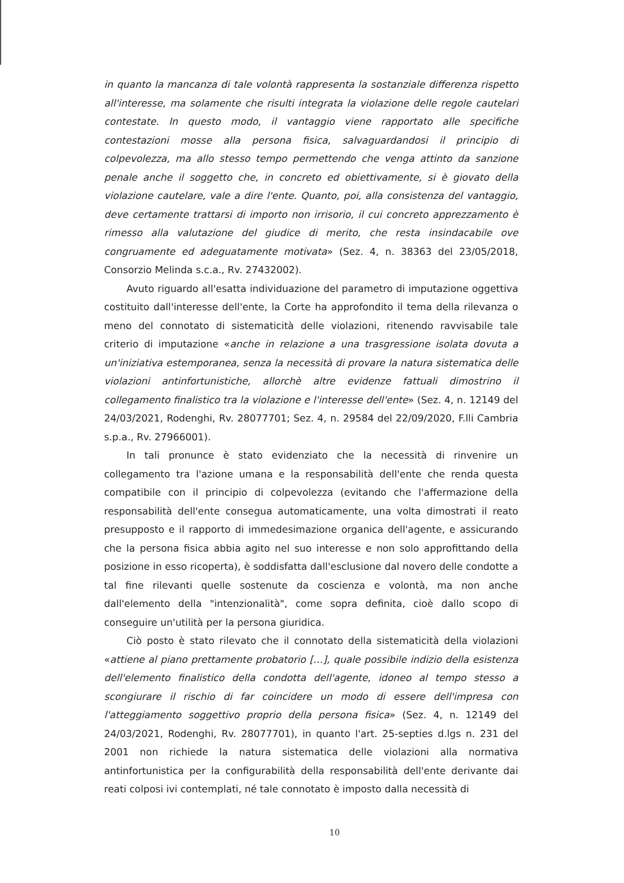in quanto la mancanza di tale volontà rappresenta la sostanziale differenza rispetto all'interesse, ma solamente che risulti integrata la violazione delle regole cautelari contestate. In questo modo, il vantaggio viene rapportato alle specifiche contestazioni mosse alla persona fisica, salvaguardandosi il principio di colpevolezza, ma allo stesso tempo permettendo che venga attinto da sanzione penale anche il soggetto che, in concreto ed obiettivamente, si è giovato della violazione cautelare, vale a dire l'ente. Quanto, poi, alla consistenza del vantaggio, deve certamente trattarsi di importo non irrisorio, il cui concreto apprezzamento è rimesso alla valutazione del giudice di merito, che resta insindacabile ove congruamente ed adeguatamente motivata» (Sez. 4, n. 38363 del 23/05/2018, Consorzio Melinda s.c.a., Rv. 27432002).
Avuto riguardo all'esatta individuazione del parametro di imputazione oggettiva costituito dall'interesse dell'ente, la Corte ha approfondito il tema della rilevanza o meno del connotato di sistematicità delle violazioni, ritenendo ravvisabile tale criterio di imputazione «anche in relazione a una trasgressione isolata dovuta a un'iniziativa estemporanea, senza la necessità di provare la natura sistematica delle violazioni antinfortunistiche, allorchè altre evidenze fattuali dimostrino il collegamento finalistico tra la violazione e l'interesse dell'ente» (Sez. 4, n. 12149 del 24/03/2021, Rodenghi, Rv. 28077701; Sez. 4, n. 29584 del 22/09/2020, F.lli Cambria s.p.a., Rv. 27966001).
In tali pronunce è stato evidenziato che la necessità di rinvenire un collegamento tra l'azione umana e la responsabilità dell'ente che renda questa compatibile con il principio di colpevolezza (evitando che l'affermazione della responsabilità dell'ente consegua automaticamente, una volta dimostrati il reato presupposto e il rapporto di immedesimazione organica dell'agente, e assicurando che la persona fisica abbia agito nel suo interesse e non solo approfittando della posizione in esso ricoperta), è soddisfatta dall'esclusione dal novero delle condotte a tal fine rilevanti quelle sostenute da coscienza e volontà, ma non anche dall'elemento della "intenzionalità", come sopra definita, cioè dallo scopo di conseguire un'utilità per la persona giuridica.
Ciò posto è stato rilevato che il connotato della sistematicità della violazioni «attiene al piano prettamente probatorio […], quale possibile indizio della esistenza dell'elemento finalistico della condotta dell'agente, idoneo al tempo stesso a scongiurare il rischio di far coincidere un modo di essere dell'impresa con l'atteggiamento soggettivo proprio della persona fisica» (Sez. 4, n. 12149 del 24/03/2021, Rodenghi, Rv. 28077701), in quanto l'art. 25-septies d.lgs n. 231 del 2001 non richiede la natura sistematica delle violazioni alla normativa antinfortunistica per la configurabilità della responsabilità dell'ente derivante dai reati colposi ivi contemplati, né tale connotato è imposto dalla necessità di
10